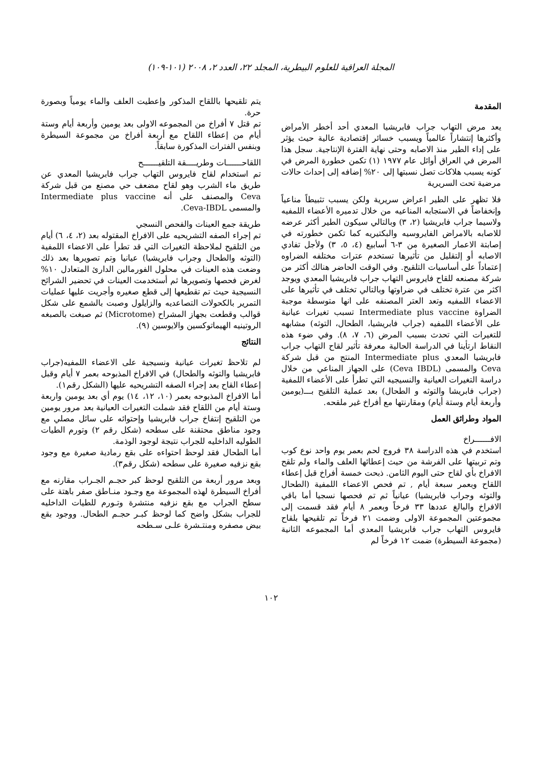المجلة العراقية للعلوم البيطرية، المجلد ٢٢، العدد ٢، ٢٠٠٨ (١٠١-١٠٩)
المقدمة
يعد مرض التهاب جراب فابريشيا المعدي أحد أخطر الأمراض وأكثرها إنتشاراً عالمياً ويسبب خسائر إقتصادية عالية حيث يؤثر على إداء الطير منذ الاصابه وحتى نهاية الفترة الإنتاجية. سجل هذا المرض في العراق أوائل عام ١٩٧٧ (١) تكمن خطورة المرض في كونه يسبب هلاكات تصل نسبتها إلى ٢٠% إضافه إلى إحداث حالات مرضية تحت السريرية
فلا تظهر على الطير اعراض سريرية ولكن يسبب تثبيطاً مناعياً وإنخفاضاً في الاستجابه المناعيه من خلال تدميره الأعضاء اللمفيه ولاسيما جراب فابريشيا (٢، ٣) وبالتالي سيكون الطير أكثر عرضه للاصابه بالامراض الفايروسيه والبكتيريه كما تكمن خطورته في إصابتة الاعمار الصغيرة من ٣-٦ أسابيع (٤، ٥، ٣) ولأجل تفادي الاصابه أو إلتقليل من تأثيرها تستخدم عترات مختلفه الضراوه إعتماداً على أساسيات التلقيح. وفي الوقت الحاضر هنالك أكثر من شركة مصنعه للقاح فايروس التهاب جراب فابريشيا المعدي ويوجد اكثر من عترة تختلف في ضراوتها وبالتالي تختلف في تأثيرها على الاعضاء اللمفيه وتعد العتر المصنفه على انها متوسطة موجبة الضراوة Intermediate plus vaccine تسبب تغيرات عيانية على الأعضاء اللمفيه (جراب فابريشيا، الطحال، التوثه) مشابهه للتغيرات التي تحدث بسبب المرض (٦، ٧، ٨). وفي ضوء هذه النقاط ارتأينا في الدراسة الحالية معرفة تأثير لقاح التهاب جراب فابريشيا المعدي Intermediate plus المنتج من قبل شركة Ceva والمسمى (Ceva IBDL) على الجهاز المناعي من خلال دراسة التغيرات العيانية والنسيجيه التي تطرأ على الأعضاء اللمفية (جراب فابريشا والتوثه و الطحال) بعد عملية التلقيح بـــ(يومين وأربعة أيام وستة أيام) ومقارنتها مع أفراخ غير ملقحه.
المواد وطرائق العمل
الافــــــراخ
استخدم في هذه الدراسة ٣٨ فروج لحم بعمر يوم واحد نوع كوب وتم تربيتها على الفرشة من حيث إعطائها العلف والماء ولم تلقح الافراخ بأي لقاح حتى اليوم الثامن. ذبحت خمسة أفراخ قبل إعطاء اللقاح وبعمر سبعة أيام , تم فحص الاعضاء اللمفية (الطحال والتوثه وجراب فابريشيا) عيانياً ثم تم فحصها نسجيا أما باقي الافراخ والبالغ عددها ٣٣ فرخاً وبعمر ٨ أيام فقد قسمت إلى مجموعتين المجموعة الاولى وضمت ٢١ فرخاً تم تلقيحها بلقاح فايروس التهاب جراب فابريشيا المعدي أما المجموعه الثانية (مجموعة السيطرة) ضمت ١٢ فرخاً لم
يتم تلقيحها باللقاح المذكور وإعطيت العلف والماء يومياً وبصورة حرة.
تم قتل ٧ أفراخ من المجموعه الاولى بعد يومين وأربعة أيام وستة أيام من إعطاء اللقاح مع أربعة أفراخ من مجموعة السيطرة وبنفس الفترات المذكورة سابقاً.
اللقاحــــــات وطريــــقة التلقيــــــح
تم استخدام لقاح فايروس التهاب جراب فابريشيا المعدي عن طريق ماء الشرب وهو لقاح مضعف حي مصنع من قبل شركة Ceva والمصنف على أنه Intermediate plus vaccine والمسمى Ceva-IBDL.
طريقة جمع العينات والفحص النسجي
تم إجراء الصفه التشريحيه على الافراخ المقتوله بعد (٢، ٤، ٦) أيام من التلقيح لملاحظة التغيرات التي قد تطرأ على الاعضاء اللمفية (التوثه والطحال وجراب فابريشيا) عيانيا وتم تصويرها بعد ذلك وضعت هذه العينات في محلول الفورمالين الدارئ المتعادل ١٠% لغرض فحصها وتصويرها ثم أستخدمت العينات في تحضير الشرائح النسيجية حيث تم تقطيعها إلى قطع صغيره وأجريت عليها عمليات التمرير بالكحولات التصاعديه والزايلول وصبت بالشمع على شكل قوالب وقطعت بجهاز المشراح (Microtome) ثم صبغت بالصبغه الروتينيه الهيماتوكسين والايوسين (٩).
النتائج
لم تلاحظ تغيرات عيانية ونسيجية على الاعضاء اللمفيه(جراب فابريشيا والتوثه والطحال) في الافراخ المذبوحه بعمر ٧ أيام وقبل إعطاء القاح بعد إجراء الصفه التشريحيه عليها (الشكل رقم١).
أما الافراخ المذبوحه بعمر (١٠، ١٢، ١٤) يوم أي بعد يومين واربعة وستة أيام من اللقاح فقد شملت التغيرات العيانية بعد مرور يومين من التلقيح إنتفاخ جراب فابريشيا وإحتوائه على سائل مصلي مع وجود مناطق محتقنة على سطحه (شكل رقم ٢) وتورم الطيات الطوليه الداخليه للجراب نتيجة لوجود الوذمة.
أما الطحال فقد لوحظ احتواءه على بقع رمادية صغيرة مع وجود بقع نزفيه صغيرة على سطحه (شكل رقم٣).
وبعد مرور أربعة من التلقيح لوحظ كبر حجـم الجـراب مقارنه مع أفراخ السيطرة لهذه المجموعة مع وجـود منـاطق صفر باهتة على سطح الجراب مع بقع نزفيه منتشرة وتـورم للطيات الداخليه للجراب بشكل واضح كما لوحظ كبـر حجـم الطحال. ووجود بقع بيض مصفره ومنتـشرة علـى سـطحه
١٠٢